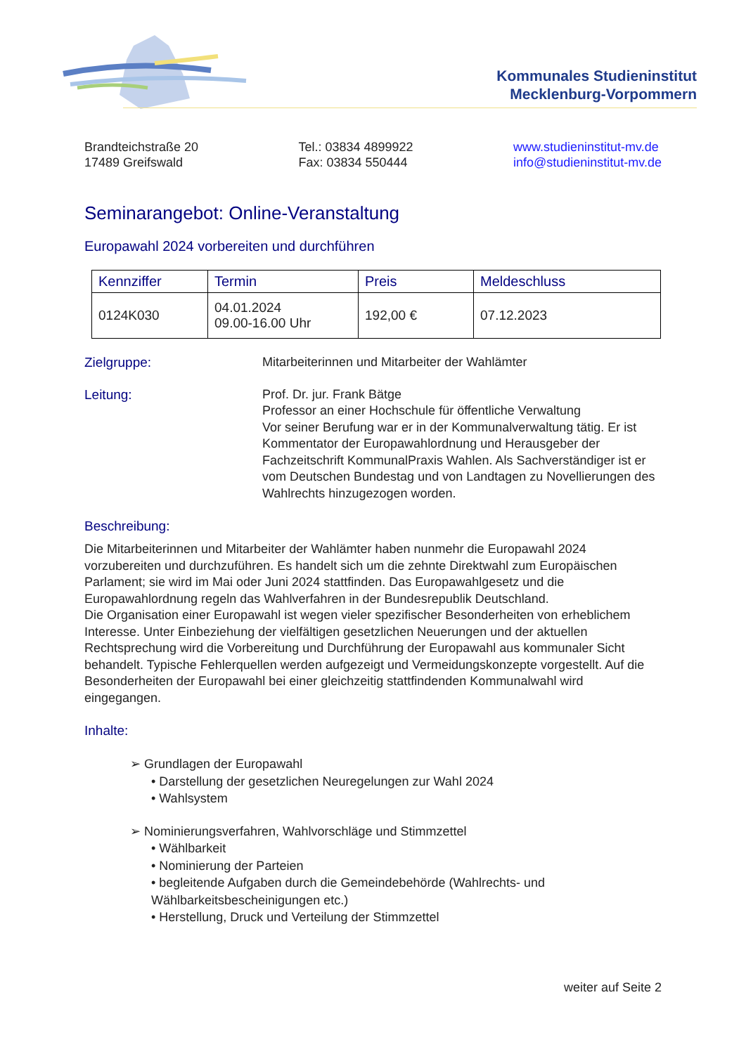Kommunales Studieninstitut
Mecklenburg-Vorpommern
Brandteichstraße 20
17489 Greifswald
Tel.: 03834 4899922
Fax: 03834 550444
www.studieninstitut-mv.de
info@studieninstitut-mv.de
Seminarangebot: Online-Veranstaltung
Europawahl 2024 vorbereiten und durchführen
| Kennziffer | Termin | Preis | Meldeschluss |
| --- | --- | --- | --- |
| 0124K030 | 04.01.2024 09.00-16.00 Uhr | 192,00 € | 07.12.2023 |
Zielgruppe: Mitarbeiterinnen und Mitarbeiter der Wahlämter
Leitung: Prof. Dr. jur. Frank Bätge
Professor an einer Hochschule für öffentliche Verwaltung
Vor seiner Berufung war er in der Kommunalverwaltung tätig. Er ist Kommentator der Europawahlordnung und Herausgeber der Fachzeitschrift KommunalPraxis Wahlen. Als Sachverständiger ist er vom Deutschen Bundestag und von Landtagen zu Novellierungen des Wahlrechts hinzugezogen worden.
Beschreibung:
Die Mitarbeiterinnen und Mitarbeiter der Wahlämter haben nunmehr die Europawahl 2024 vorzubereiten und durchzuführen. Es handelt sich um die zehnte Direktwahl zum Europäischen Parlament; sie wird im Mai oder Juni 2024 stattfinden. Das Europawahlgesetz und die Europawahlordnung regeln das Wahlverfahren in der Bundesrepublik Deutschland.
Die Organisation einer Europawahl ist wegen vieler spezifischer Besonderheiten von erheblichem Interesse. Unter Einbeziehung der vielfältigen gesetzlichen Neuerungen und der aktuellen Rechtsprechung wird die Vorbereitung und Durchführung der Europawahl aus kommunaler Sicht behandelt. Typische Fehlerquellen werden aufgezeigt und Vermeidungskonzepte vorgestellt. Auf die Besonderheiten der Europawahl bei einer gleichzeitig stattfindenden Kommunalwahl wird eingegangen.
Inhalte:
➢ Grundlagen der Europawahl
• Darstellung der gesetzlichen Neuregelungen zur Wahl 2024
• Wahlsystem
➢ Nominierungsverfahren, Wahlvorschläge und Stimmzettel
• Wählbarkeit
• Nominierung der Parteien
• begleitende Aufgaben durch die Gemeindebehörde (Wahlrechts- und Wählbarkeitsbescheinigungen etc.)
• Herstellung, Druck und Verteilung der Stimmzettel
weiter auf Seite 2